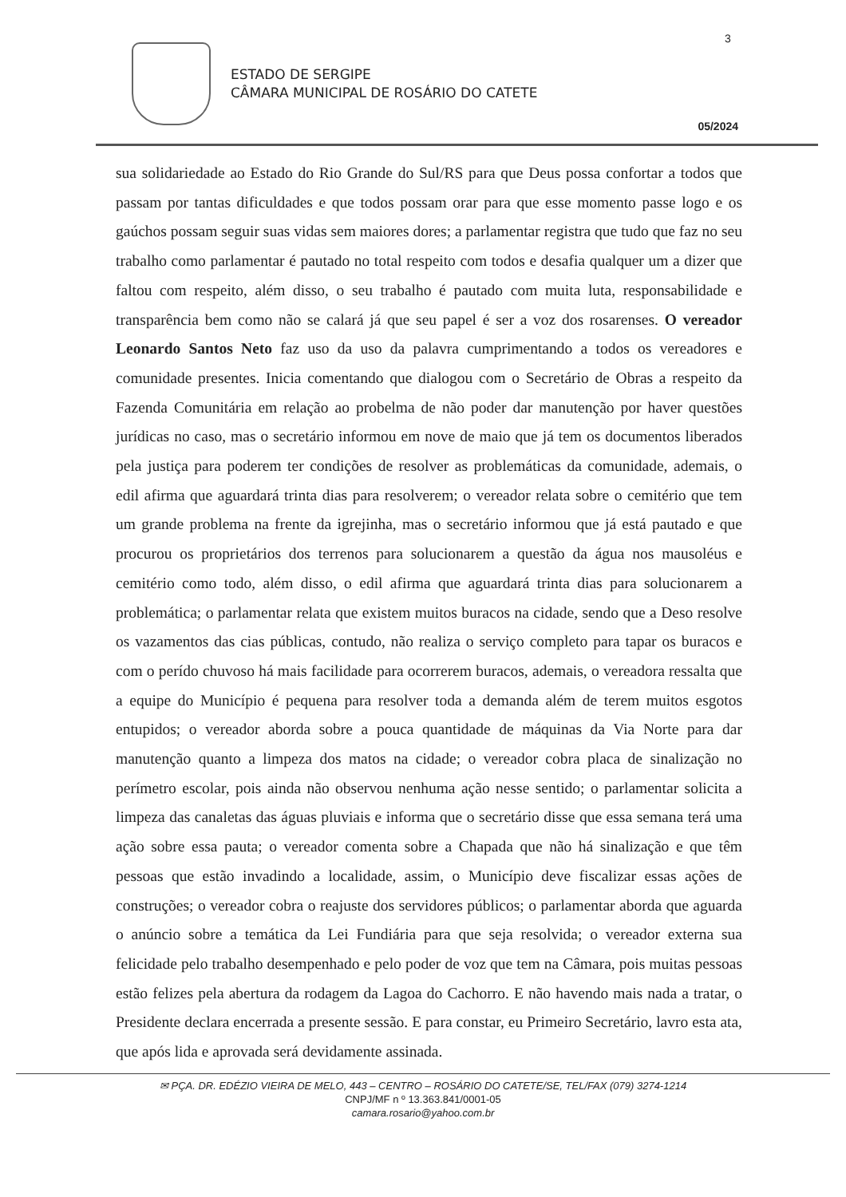3
ESTADO DE SERGIPE
CÂMARA MUNICIPAL DE ROSÁRIO DO CATETE
05/2024
sua solidariedade ao Estado do Rio Grande do Sul/RS para que Deus possa confortar a todos que passam por tantas dificuldades e que todos possam orar para que esse momento passe logo e os gaúchos possam seguir suas vidas sem maiores dores; a parlamentar registra que tudo que faz no seu trabalho como parlamentar é pautado no total respeito com todos e desafia qualquer um a dizer que faltou com respeito, além disso, o seu trabalho é pautado com muita luta, responsabilidade e transparência bem como não se calará já que seu papel é ser a voz dos rosarenses. O vereador Leonardo Santos Neto faz uso da uso da palavra cumprimentando a todos os vereadores e comunidade presentes. Inicia comentando que dialogou com o Secretário de Obras a respeito da Fazenda Comunitária em relação ao probelma de não poder dar manutenção por haver questões jurídicas no caso, mas o secretário informou em nove de maio que já tem os documentos liberados pela justiça para poderem ter condições de resolver as problemáticas da comunidade, ademais, o edil afirma que aguardará trinta dias para resolverem; o vereador relata sobre o cemitério que tem um grande problema na frente da igrejinha, mas o secretário informou que já está pautado e que procurou os proprietários dos terrenos para solucionarem a questão da água nos mausoléus e cemitério como todo, além disso, o edil afirma que aguardará trinta dias para solucionarem a problemática; o parlamentar relata que existem muitos buracos na cidade, sendo que a Deso resolve os vazamentos das cias públicas, contudo, não realiza o serviço completo para tapar os buracos e com o perído chuvoso há mais facilidade para ocorrerem buracos, ademais, o vereadora ressalta que a equipe do Município é pequena para resolver toda a demanda além de terem muitos esgotos entupidos; o vereador aborda sobre a pouca quantidade de máquinas da Via Norte para dar manutenção quanto a limpeza dos matos na cidade; o vereador cobra placa de sinalização no perímetro escolar, pois ainda não observou nenhuma ação nesse sentido; o parlamentar solicita a limpeza das canaletas das águas pluviais e informa que o secretário disse que essa semana terá uma ação sobre essa pauta; o vereador comenta sobre a Chapada que não há sinalização e que têm pessoas que estão invadindo a localidade, assim, o Município deve fiscalizar essas ações de construções; o vereador cobra o reajuste dos servidores públicos; o parlamentar aborda que aguarda o anúncio sobre a temática da Lei Fundiária para que seja resolvida; o vereador externa sua felicidade pelo trabalho desempenhado e pelo poder de voz que tem na Câmara, pois muitas pessoas estão felizes pela abertura da rodagem da Lagoa do Cachorro. E não havendo mais nada a tratar, o Presidente declara encerrada a presente sessão. E para constar, eu Primeiro Secretário, lavro esta ata, que após lida e aprovada será devidamente assinada.
✉ PÇA. DR. EDÉZIO VIEIRA DE MELO, 443 – CENTRO – ROSÁRIO DO CATETE/SE, TEL/FAX (079) 3274-1214
CNPJ/MF n º 13.363.841/0001-05
camara.rosario@yahoo.com.br